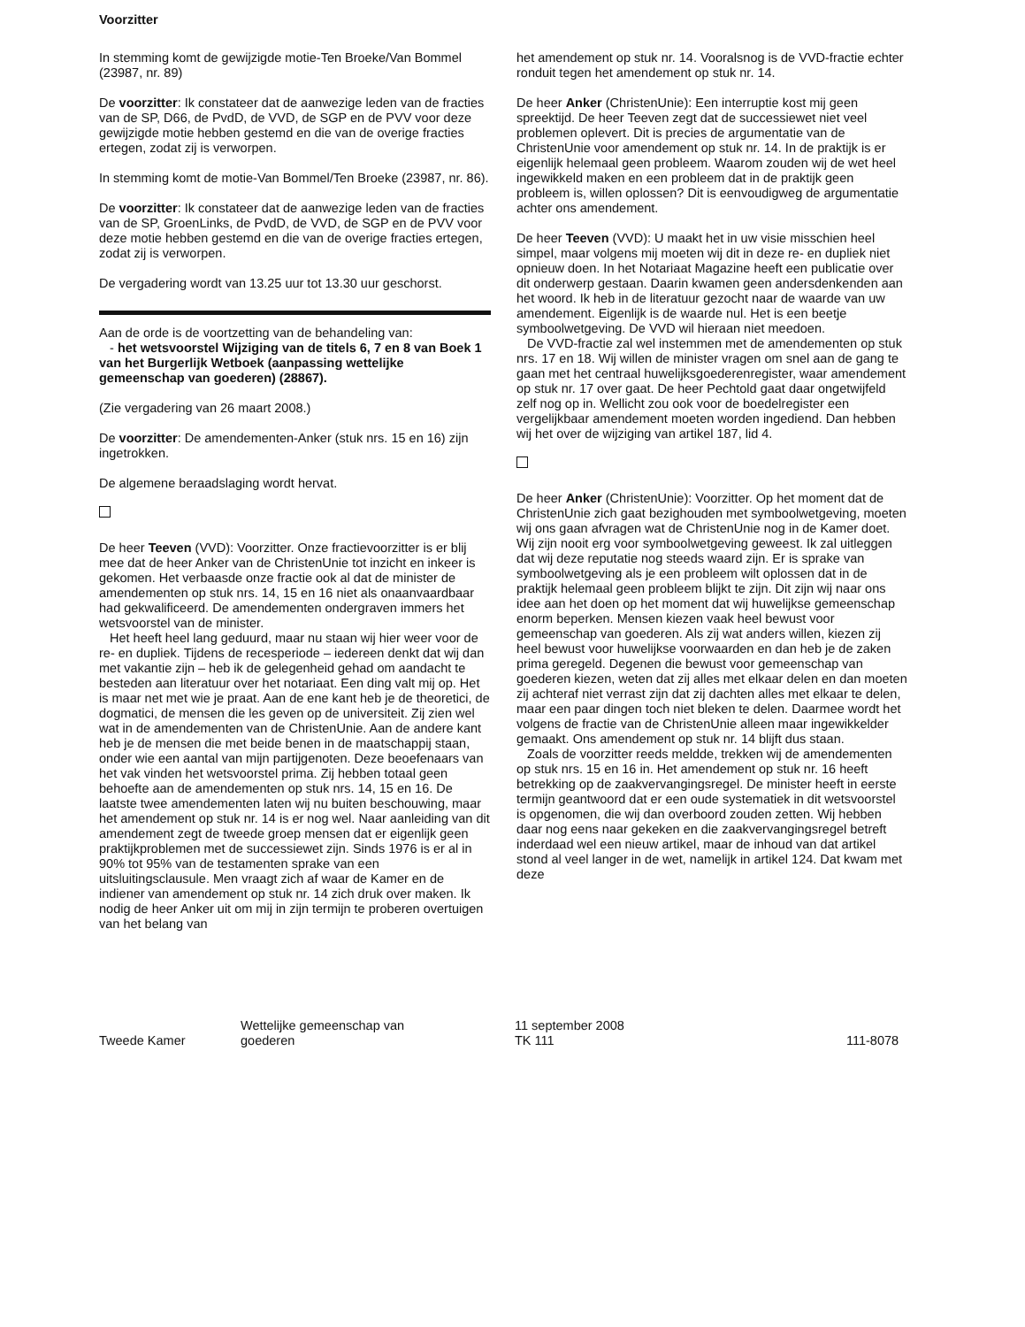Voorzitter
In stemming komt de gewijzigde motie-Ten Broeke/Van Bommel (23987, nr. 89)
De voorzitter: Ik constateer dat de aanwezige leden van de fracties van de SP, D66, de PvdD, de VVD, de SGP en de PVV voor deze gewijzigde motie hebben gestemd en die van de overige fracties ertegen, zodat zij is verworpen.
In stemming komt de motie-Van Bommel/Ten Broeke (23987, nr. 86).
De voorzitter: Ik constateer dat de aanwezige leden van de fracties van de SP, GroenLinks, de PvdD, de VVD, de SGP en de PVV voor deze motie hebben gestemd en die van de overige fracties ertegen, zodat zij is verworpen.
De vergadering wordt van 13.25 uur tot 13.30 uur geschorst.
Aan de orde is de voortzetting van de behandeling van:
- het wetsvoorstel Wijziging van de titels 6, 7 en 8 van Boek 1 van het Burgerlijk Wetboek (aanpassing wettelijke gemeenschap van goederen) (28867).
(Zie vergadering van 26 maart 2008.)
De voorzitter: De amendementen-Anker (stuk nrs. 15 en 16) zijn ingetrokken.
De algemene beraadslaging wordt hervat.
De heer Teeven (VVD): Voorzitter. Onze fractievoorzitter is er blij mee dat de heer Anker van de ChristenUnie tot inzicht en inkeer is gekomen. Het verbaasde onze fractie ook al dat de minister de amendementen op stuk nrs. 14, 15 en 16 niet als onaanvaardbaar had gekwalificeerd. De amendementen ondergraven immers het wetsvoorstel van de minister.
Het heeft heel lang geduurd, maar nu staan wij hier weer voor de re- en dupliek. Tijdens de recesperiode – iedereen denkt dat wij dan met vakantie zijn – heb ik de gelegenheid gehad om aandacht te besteden aan literatuur over het notariaat. Een ding valt mij op. Het is maar net met wie je praat. Aan de ene kant heb je de theoretici, de dogmatici, de mensen die les geven op de universiteit. Zij zien wel wat in de amendementen van de ChristenUnie. Aan de andere kant heb je de mensen die met beide benen in de maatschappij staan, onder wie een aantal van mijn partijgenoten. Deze beoefenaars van het vak vinden het wetsvoorstel prima. Zij hebben totaal geen behoefte aan de amendementen op stuk nrs. 14, 15 en 16. De laatste twee amendementen laten wij nu buiten beschouwing, maar het amendement op stuk nr. 14 is er nog wel. Naar aanleiding van dit amendement zegt de tweede groep mensen dat er eigenlijk geen praktijkproblemen met de successiewet zijn. Sinds 1976 is er al in 90% tot 95% van de testamenten sprake van een uitsluitingsclausule. Men vraagt zich af waar de Kamer en de indiener van amendement op stuk nr. 14 zich druk over maken. Ik nodig de heer Anker uit om mij in zijn termijn te proberen overtuigen van het belang van
het amendement op stuk nr. 14. Vooralsnog is de VVD-fractie echter ronduit tegen het amendement op stuk nr. 14.
De heer Anker (ChristenUnie): Een interruptie kost mij geen spreektijd. De heer Teeven zegt dat de successiewet niet veel problemen oplevert. Dit is precies de argumentatie van de ChristenUnie voor amendement op stuk nr. 14. In de praktijk is er eigenlijk helemaal geen probleem. Waarom zouden wij de wet heel ingewikkeld maken en een probleem dat in de praktijk geen probleem is, willen oplossen? Dit is eenvoudigweg de argumentatie achter ons amendement.
De heer Teeven (VVD): U maakt het in uw visie misschien heel simpel, maar volgens mij moeten wij dit in deze re- en dupliek niet opnieuw doen. In het Notariaat Magazine heeft een publicatie over dit onderwerp gestaan. Daarin kwamen geen andersdenkenden aan het woord. Ik heb in de literatuur gezocht naar de waarde van uw amendement. Eigenlijk is de waarde nul. Het is een beetje symboolwetgeving. De VVD wil hieraan niet meedoen.
De VVD-fractie zal wel instemmen met de amendementen op stuk nrs. 17 en 18. Wij willen de minister vragen om snel aan de gang te gaan met het centraal huwelijksgoederenregister, waar amendement op stuk nr. 17 over gaat. De heer Pechtold gaat daar ongetwijfeld zelf nog op in. Wellicht zou ook voor de boedelregister een vergelijkbaar amendement moeten worden ingediend. Dan hebben wij het over de wijziging van artikel 187, lid 4.
De heer Anker (ChristenUnie): Voorzitter. Op het moment dat de ChristenUnie zich gaat bezighouden met symboolwetgeving, moeten wij ons gaan afvragen wat de ChristenUnie nog in de Kamer doet. Wij zijn nooit erg voor symboolwetgeving geweest. Ik zal uitleggen dat wij deze reputatie nog steeds waard zijn. Er is sprake van symboolwetgeving als je een probleem wilt oplossen dat in de praktijk helemaal geen probleem blijkt te zijn. Dit zijn wij naar ons idee aan het doen op het moment dat wij huwelijkse gemeenschap enorm beperken. Mensen kiezen vaak heel bewust voor gemeenschap van goederen. Als zij wat anders willen, kiezen zij heel bewust voor huwelijkse voorwaarden en dan heb je de zaken prima geregeld. Degenen die bewust voor gemeenschap van goederen kiezen, weten dat zij alles met elkaar delen en dan moeten zij achteraf niet verrast zijn dat zij dachten alles met elkaar te delen, maar een paar dingen toch niet bleken te delen. Daarmee wordt het volgens de fractie van de ChristenUnie alleen maar ingewikkelder gemaakt. Ons amendement op stuk nr. 14 blijft dus staan.
Zoals de voorzitter reeds meldde, trekken wij de amendementen op stuk nrs. 15 en 16 in. Het amendement op stuk nr. 16 heeft betrekking op de zaakvervangingsregel. De minister heeft in eerste termijn geantwoord dat er een oude systematiek in dit wetsvoorstel is opgenomen, die wij dan overboord zouden zetten. Wij hebben daar nog eens naar gekeken en die zaakvervangingsregel betreft inderdaad wel een nieuw artikel, maar de inhoud van dat artikel stond al veel langer in de wet, namelijk in artikel 124. Dat kwam met deze
Tweede Kamer
Wettelijke gemeenschap van
goederen
11 september 2008
TK 111
111-8078